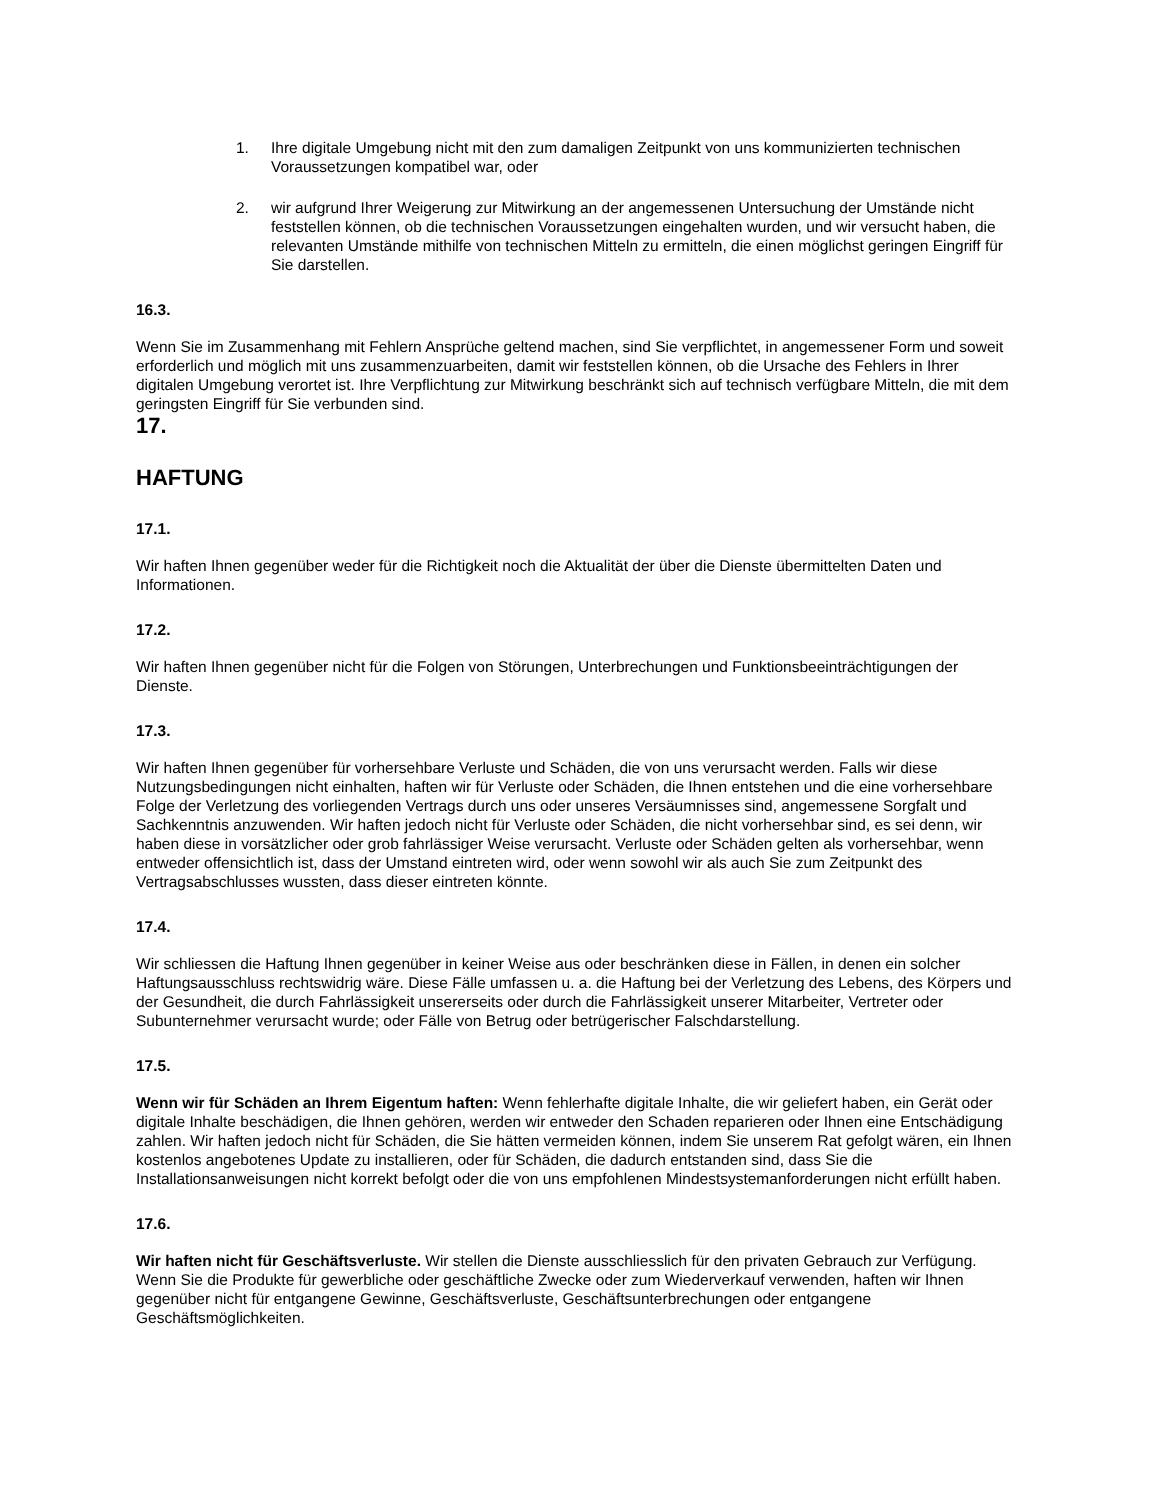1. Ihre digitale Umgebung nicht mit den zum damaligen Zeitpunkt von uns kommunizierten technischen Voraussetzungen kompatibel war, oder
2. wir aufgrund Ihrer Weigerung zur Mitwirkung an der angemessenen Untersuchung der Umstände nicht feststellen können, ob die technischen Voraussetzungen eingehalten wurden, und wir versucht haben, die relevanten Umstände mithilfe von technischen Mitteln zu ermitteln, die einen möglichst geringen Eingriff für Sie darstellen.
16.3.
Wenn Sie im Zusammenhang mit Fehlern Ansprüche geltend machen, sind Sie verpflichtet, in angemessener Form und soweit erforderlich und möglich mit uns zusammenzuarbeiten, damit wir feststellen können, ob die Ursache des Fehlers in Ihrer digitalen Umgebung verortet ist. Ihre Verpflichtung zur Mitwirkung beschränkt sich auf technisch verfügbare Mitteln, die mit dem geringsten Eingriff für Sie verbunden sind.
17.
HAFTUNG
17.1.
Wir haften Ihnen gegenüber weder für die Richtigkeit noch die Aktualität der über die Dienste übermittelten Daten und Informationen.
17.2.
Wir haften Ihnen gegenüber nicht für die Folgen von Störungen, Unterbrechungen und Funktionsbeeinträchtigungen der Dienste.
17.3.
Wir haften Ihnen gegenüber für vorhersehbare Verluste und Schäden, die von uns verursacht werden. Falls wir diese Nutzungsbedingungen nicht einhalten, haften wir für Verluste oder Schäden, die Ihnen entstehen und die eine vorhersehbare Folge der Verletzung des vorliegenden Vertrags durch uns oder unseres Versäumnisses sind, angemessene Sorgfalt und Sachkenntnis anzuwenden. Wir haften jedoch nicht für Verluste oder Schäden, die nicht vorhersehbar sind, es sei denn, wir haben diese in vorsätzlicher oder grob fahrlässiger Weise verursacht. Verluste oder Schäden gelten als vorhersehbar, wenn entweder offensichtlich ist, dass der Umstand eintreten wird, oder wenn sowohl wir als auch Sie zum Zeitpunkt des Vertragsabschlusses wussten, dass dieser eintreten könnte.
17.4.
Wir schliessen die Haftung Ihnen gegenüber in keiner Weise aus oder beschränken diese in Fällen, in denen ein solcher Haftungsausschluss rechtswidrig wäre. Diese Fälle umfassen u. a. die Haftung bei der Verletzung des Lebens, des Körpers und der Gesundheit, die durch Fahrlässigkeit unsererseits oder durch die Fahrlässigkeit unserer Mitarbeiter, Vertreter oder Subunternehmer verursacht wurde; oder Fälle von Betrug oder betrügerischer Falschdarstellung.
17.5.
Wenn wir für Schäden an Ihrem Eigentum haften: Wenn fehlerhafte digitale Inhalte, die wir geliefert haben, ein Gerät oder digitale Inhalte beschädigen, die Ihnen gehören, werden wir entweder den Schaden reparieren oder Ihnen eine Entschädigung zahlen. Wir haften jedoch nicht für Schäden, die Sie hätten vermeiden können, indem Sie unserem Rat gefolgt wären, ein Ihnen kostenlos angebotenes Update zu installieren, oder für Schäden, die dadurch entstanden sind, dass Sie die Installationsanweisungen nicht korrekt befolgt oder die von uns empfohlenen Mindestsystemanforderungen nicht erfüllt haben.
17.6.
Wir haften nicht für Geschäftsverluste. Wir stellen die Dienste ausschliesslich für den privaten Gebrauch zur Verfügung. Wenn Sie die Produkte für gewerbliche oder geschäftliche Zwecke oder zum Wiederverkauf verwenden, haften wir Ihnen gegenüber nicht für entgangene Gewinne, Geschäftsverluste, Geschäftsunterbrechungen oder entgangene Geschäftsmöglichkeiten.